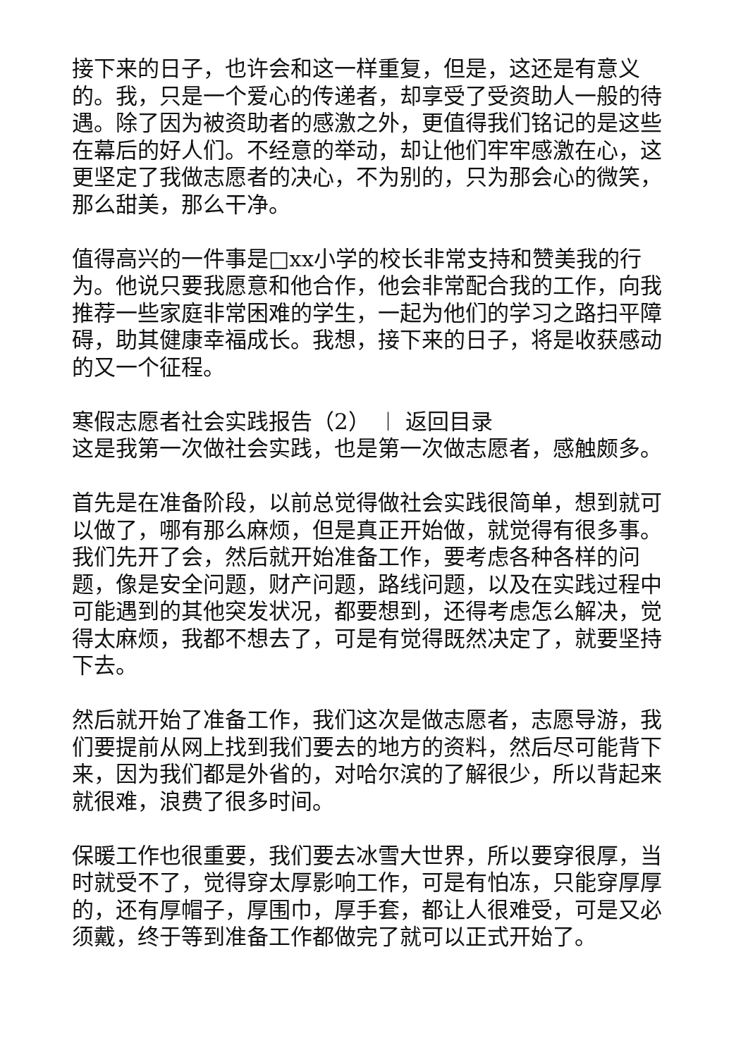接下来的日子，也许会和这一样重复，但是，这还是有意义的。我，只是一个爱心的传递者，却享受了受资助人一般的待遇。除了因为被资助者的感激之外，更值得我们铭记的是这些在幕后的好人们。不经意的举动，却让他们牢牢感激在心，这更坚定了我做志愿者的决心，不为别的，只为那会心的微笑，那么甜美，那么干净。
值得高兴的一件事是□xx小学的校长非常支持和赞美我的行为。他说只要我愿意和他合作，他会非常配合我的工作，向我推荐一些家庭非常困难的学生，一起为他们的学习之路扫平障碍，助其健康幸福成长。我想，接下来的日子，将是收获感动的又一个征程。
寒假志愿者社会实践报告（2） ︱ 返回目录
这是我第一次做社会实践，也是第一次做志愿者，感触颇多。
首先是在准备阶段，以前总觉得做社会实践很简单，想到就可以做了，哪有那么麻烦，但是真正开始做，就觉得有很多事。我们先开了会，然后就开始准备工作，要考虑各种各样的问题，像是安全问题，财产问题，路线问题，以及在实践过程中可能遇到的其他突发状况，都要想到，还得考虑怎么解决，觉得太麻烦，我都不想去了，可是有觉得既然决定了，就要坚持下去。
然后就开始了准备工作，我们这次是做志愿者，志愿导游，我们要提前从网上找到我们要去的地方的资料，然后尽可能背下来，因为我们都是外省的，对哈尔滨的了解很少，所以背起来就很难，浪费了很多时间。
保暖工作也很重要，我们要去冰雪大世界，所以要穿很厚，当时就受不了，觉得穿太厚影响工作，可是有怕冻，只能穿厚厚的，还有厚帽子，厚围巾，厚手套，都让人很难受，可是又必须戴，终于等到准备工作都做完了就可以正式开始了。